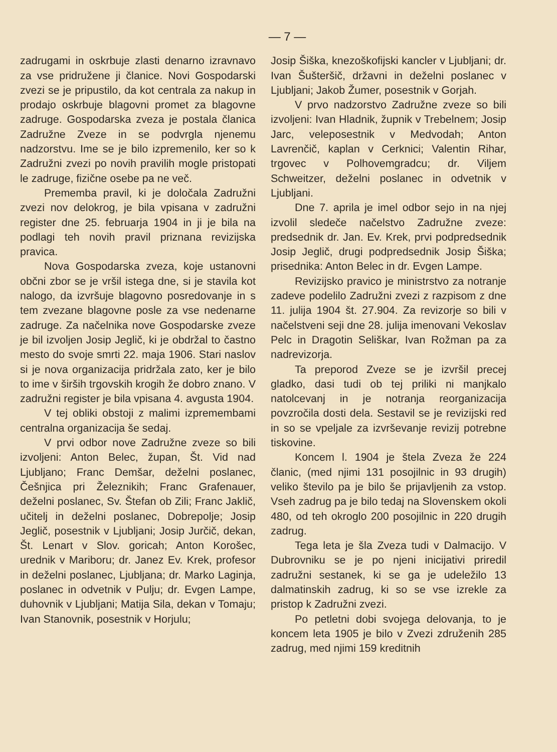— 7 —
zadrugami in oskrbuje zlasti denarno izravnavo za vse pridružene ji članice. Novi Gospodarski zvezi se je pripustilo, da kot centrala za nakup in prodajo oskrbuje blagovni promet za blagovne zadruge. Gospodarska zveza je postala članica Zadružne Zveze in se podvrgla njenemu nadzorstvu. Ime se je bilo izpremenilo, ker so k Zadružni zvezi po novih pravilih mogle pristopati le zadruge, fizične osebe pa ne več.
Prememba pravil, ki je določala Zadružni zvezi nov delokrog, je bila vpisana v zadružni register dne 25. februarja 1904 in ji je bila na podlagi teh novih pravil priznana revizijska pravica.
Nova Gospodarska zveza, koje ustanovni občni zbor se je vršil istega dne, si je stavila kot nalogo, da izvršuje blagovno posredovanje in s tem zvezane blagovne posle za vse nedenarne zadruge. Za načelnika nove Gospodarske zveze je bil izvoljen Josip Jeglič, ki je obdržal to častno mesto do svoje smrti 22. maja 1906. Stari naslov si je nova organizacija pridržala zato, ker je bilo to ime v širših trgovskih krogih že dobro znano. V zadružni register je bila vpisana 4. avgusta 1904.
V tej obliki obstoji z malimi izpremembami centralna organizacija še sedaj.
V prvi odbor nove Zadružne zveze so bili izvoljeni: Anton Belec, župan, Št. Vid nad Ljubljano; Franc Demšar, deželni poslanec, Češnjica pri Železnikih; Franc Grafenauer, deželni poslanec, Sv. Štefan ob Zili; Franc Jaklič, učitelj in deželni poslanec, Dobrepolje; Josip Jeglič, posestnik v Ljubljani; Josip Jurčič, dekan, Št. Lenart v Slov. goricah; Anton Korošec, urednik v Mariboru; dr. Janez Ev. Krek, profesor in deželni poslanec, Ljubljana; dr. Marko Laginja, poslanec in odvetnik v Pulju; dr. Evgen Lampe, duhovnik v Ljubljani; Matija Sila, dekan v Tomaju; Ivan Stanovnik, posestnik v Horjulu;
Josip Šiška, knezoškofijski kancler v Ljubljani; dr. Ivan Šušteršič, državni in deželni poslanec v Ljubljani; Jakob Žumer, posestnik v Gorjah.
V prvo nadzorstvo Zadružne zveze so bili izvoljeni: Ivan Hladnik, župnik v Trebelnem; Josip Jarc, veleposestnik v Medvodah; Anton Lavrenčič, kaplan v Cerknici; Valentin Rihar, trgovec v Polhovemgradcu; dr. Viljem Schweitzer, deželni poslanec in odvetnik v Ljubljani.
Dne 7. aprila je imel odbor sejo in na njej izvolil sledeče načelstvo Zadružne zveze: predsednik dr. Jan. Ev. Krek, prvi podpredsednik Josip Jeglič, drugi podpredsednik Josip Šiška; prisednika: Anton Belec in dr. Evgen Lampe.
Revizijsko pravico je ministrstvo za notranje zadeve podelilo Zadružni zvezi z razpisom z dne 11. julija 1904 št. 27.904. Za revizorje so bili v načelstveni seji dne 28. julija imenovani Vekoslav Pelc in Dragotin Seliškar, Ivan Rožman pa za nadrevizorja.
Ta preporod Zveze se je izvršil precej gladko, dasi tudi ob tej priliki ni manjkalo natolcevanj in je notranja reorganizacija povzročila dosti dela. Sestavil se je revizijski red in so se vpeljale za izvrševanje revizij potrebne tiskovine.
Koncem l. 1904 je štela Zveza že 224 članic, (med njimi 131 posojilnic in 93 drugih) veliko število pa je bilo še prijavljenih za vstop. Vseh zadrug pa je bilo tedaj na Slovenskem okoli 480, od teh okroglo 200 posojilnic in 220 drugih zadrug.
Tega leta je šla Zveza tudi v Dalmacijo. V Dubrovniku se je po njeni inicijativi priredil zadružni sestanek, ki se ga je udeležilo 13 dalmatinskih zadrug, ki so se vse izrekle za pristop k Zadružni zvezi.
Po petletni dobi svojega delovanja, to je koncem leta 1905 je bilo v Zvezi združenih 285 zadrug, med njimi 159 kreditnih